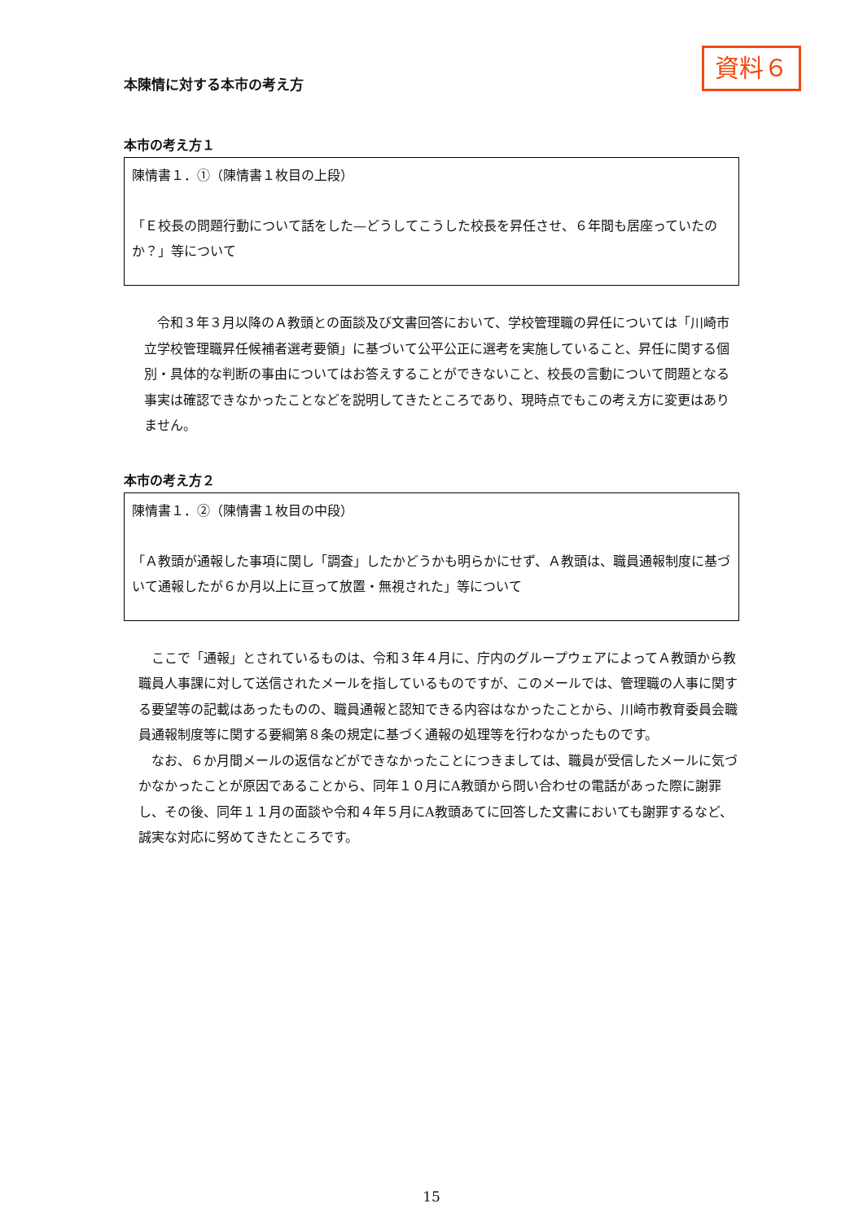資料６
本陳情に対する本市の考え方
本市の考え方１
陳情書１．①（陳情書１枚目の上段）
「Ｅ校長の問題行動について話をした—どうしてこうした校長を昇任させ、６年間も居座っていたのか？」等について
令和３年３月以降のＡ教頭との面談及び文書回答において、学校管理職の昇任については「川崎市立学校管理職昇任候補者選考要領」に基づいて公平公正に選考を実施していること、昇任に関する個別・具体的な判断の事由についてはお答えすることができないこと、校長の言動について問題となる事実は確認できなかったことなどを説明してきたところであり、現時点でもこの考え方に変更はありません。
本市の考え方２
陳情書１．②（陳情書１枚目の中段）
「Ａ教頭が通報した事項に関し「調査」したかどうかも明らかにせず、Ａ教頭は、職員通報制度に基づいて通報したが６か月以上に亘って放置・無視された」等について
ここで「通報」とされているものは、令和３年４月に、庁内のグループウェアによってＡ教頭から教職員人事課に対して送信されたメールを指しているものですが、このメールでは、管理職の人事に関する要望等の記載はあったものの、職員通報と認知できる内容はなかったことから、川崎市教育委員会職員通報制度等に関する要綱第８条の規定に基づく通報の処理等を行わなかったものです。
なお、６か月間メールの返信などができなかったことにつきましては、職員が受信したメールに気づかなかったことが原因であることから、同年１０月にA教頭から問い合わせの電話があった際に謝罪し、その後、同年１１月の面談や令和４年５月にA教頭あてに回答した文書においても謝罪するなど、誠実な対応に努めてきたところです。
15